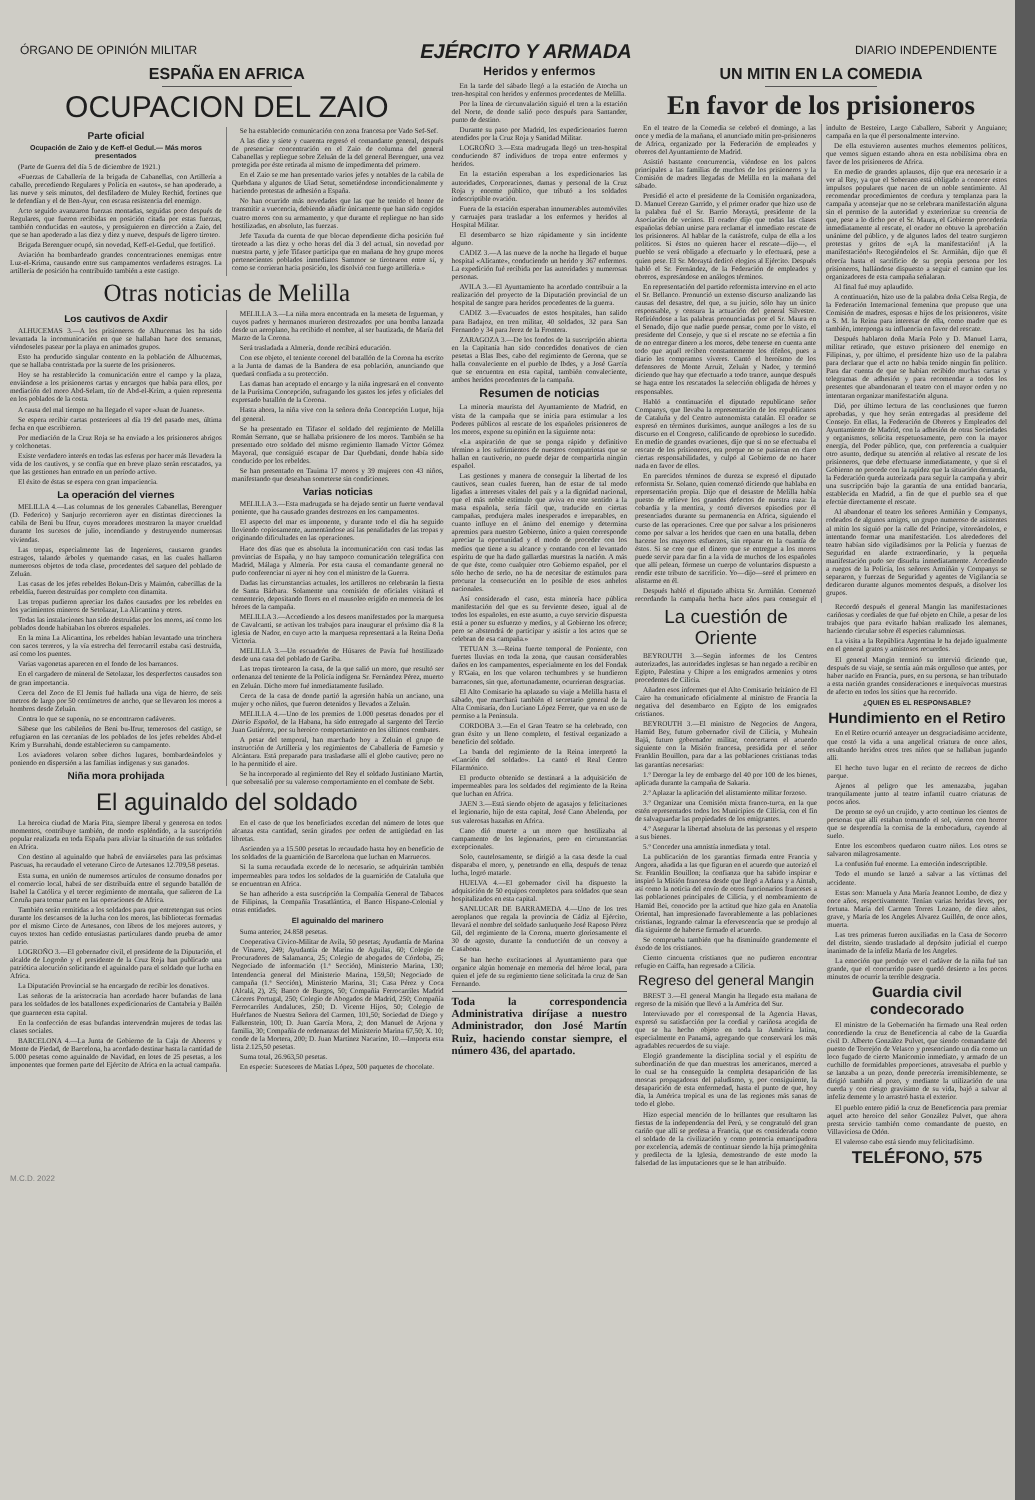ÓRGANO DE OPINIÓN MILITAR EJÉRCITO Y ARMADA DIARIO INDEPENDIENTE
ESPAÑA EN AFRICA
OCUPACION DEL ZAIO
Parte oficial
Ocupación de Zaio y de Keff-el Gedul.— Más moros presentados
(Parte de Guerra del día 5 de diciembre de 1921.)
«Fuerzas de Caballería de la brigada de Cabanellas, con Artillería a caballo, precediendo Regulares y Policía en «autos», se han apoderado, a las nueve y seis minutos, del desfiladero de Muley Rechid, fortines que le defendían y el de Ben-Ayur, con escasa resistencia del enemigo.
Acto seguido avanzaron fuerzas montadas, seguidas poco después de Regulares, que fueron recibidas en posición citada por estas fuerzas, también conducidas en «autos», y prosiguieron en dirección a Zaio, del que se han apoderado a las diez y diez y nueve, después de ligero tiroteo.
Brigada Berenguer ocupó, sin novedad, Keff-el-Gedul, que fortificó.
Aviación ha bombardeado grandes concentraciones enemigas entre Luz-el-Krima, causando entre sus campamentos verdaderos estragos. La artillería de posición ha contribuído también a este castigo.
Se ha establecido comunicación con zona francesa por Vado Sef-Sef.
A las diez y siete y cuarenta regresó el comandante general, después de presenciar concentración en el Zaio de columna del general Cabanellas y repliegue sobre Zeluán de la del general Berenguer, una vez protegida por éste retirada al mismo de impedimenta del primero.
En el Zaio se me han presentado varios jefes y notables de la cabila de Quebdana y algunos de Uiad Setut, sometiéndose incondicionalmente y haciendo protestas de adhesión a España.
No han ocurrido más novedades que las que he tenido el honor de transmitir a vuecencia, debiendo añadir únicamente que han sido cogidos cuatro moros con su armamento, y que durante el repliegue no han sido hostilizadas, en absoluto, las fuerzas.
Jefe Taxuda da cuenta de que blocao dependiente dicha posición fué tiroteado a las diez y ocho horas del día 3 del actual, sin novedad por nuestra parte, y jefe Tifasor participa que en mañana de hoy grupo moros pertenecientes poblados inmediatos Sammor se tirotearon entre sí, y como se corrieran hacia posición, los disolvió con fuego artillería.»
Otras noticias de Melilla
Los cautivos de Axdir
ALHUCEMAS 3.—A los prisioneros de Alhucemas les ha sido levantada la incomunicación en que se hallaban hace dos semanas, viéndoseles pasear por la playa en animados grupos.
Esto ha producido singular contento en la población de Alhucemas, que se hallaba contristada por la suerte de los prisioneros.
Hoy se ha restablecido la comunicación entre el campo y la plaza, enviándose a los prisioneros cartas y encargos que había para ellos, por mediación del moro Abd-Selam, tío de Abd-el-Krim, a quien representa en los poblados de la costa.
A causa del mal tiempo no ha llegado el vapor «Juan de Juanes».
Se espera recibir cartas posteriores al día 19 del pasado mes, última fecha en que escribieron.
Por mediación de la Cruz Roja se ha enviado a los prisioneros abrigos y colchonetas.
Existe verdadero interés en todas las esferas por hacer más llevadera la vida de los cautivos, y se confía que en breve plazo serán rescatados, ya que las gestiones han entrado en un período activo.
El éxito de éstas se espera con gran impaciencia.
La operación del viernes
MELILLA 4.—Las columnas de los generales Cabanellas, Berenguer (D. Federico) y Sanjurjo recorrieron ayer en distintas direcciones la cabila de Beni bu Ifrur, cuyos moradores mostraron la mayor crueldad durante los sucesos de julio, incendiando y destruyendo numerosas viviendas.
Las tropas, especialmente las de Ingenieros, causaron grandes estragos, talando árboles y quemando casas, en las cuales hallaron numerosos objetos de toda clase, procedentes del saqueo del poblado de Zeluán.
Las casas de los jefes rebeldes Bokun-Dris y Maimón, cabecillas de la rebeldía, fueron destruídas por completo con dinamita.
Las tropas pudieron apreciar los daños causados por los rebeldes en los yacimientos mineros de Setolazar, La Alicantina y otros.
Todas las instalaciones han sido destruídas por los moros, así como los poblados donde habitaban los obreros españoles.
En la mina La Alicantina, los rebeldes habían levantado una trinchera con sacos terreros, y la vía estrecha del ferrocarril estaba casi destruída, así como los puentes.
Varias vagonetas aparecen en el fondo de los barrancos.
En el cargadero de mineral de Setolazar, los desperfectos causados son de gran importancia.
Cerca del Zoco de El Jemis fué hallada una viga de hierro, de seis metros de largo por 50 centímetros de ancho, que se llevaron los moros a hombros desde Zeluán.
Contra lo que se suponía, no se encontraron cadáveres.
Sábese que los cabileños de Beni bu-Ifrur, temerosos del castigo, se refugiaron en las cercanías de los poblados de los jefes rebeldes Abd-el Krim y Burrahahi, donde establecieron su campamento.
Los aviadores volaron sobre dichos lugares, bombardeándolos y poniendo en dispersión a las familias indígenas y sus ganados.
Niña mora prohijada
MELILLA 3.—La niña mora encontrada en la meseta de Irgueman, y cuyos padres y hermanos murieron destrozados por una bomba lanzada desde un aeroplano, ha recibido el nombre, al ser bautizada, de María del Marzo de la Corona.
Será trasladada a Almería, donde recibirá educación.
Con ese objeto, el teniente coronel del batallón de la Corona ha escrito a la Junta de damas de la Bandera de esa población, anunciando que quedará confiada a su protección.
Las damas han aceptado el encargo y la niña ingresará en el convento de la Purísima Concepción, sufragando los gastos los jefes y oficiales del expresado batallón de la Corona.
Hasta ahora, la niña vive con la señora doña Concepción Luque, hija del general.
Se ha presentado en Tifasor el soldado del regimiento de Melilla Román Serrano, que se hallaba prisionero de los moros. También se ha presentado otro soldado del mismo regimiento llamado Víctor Gómez Mayoral, que consiguió escapar de Dar Quebdani, donde había sido conducido por los rebeldes.
Se han presentado en Tauima 17 moros y 39 mujeres con 43 niños, manifestando que deseaban someterse sin condiciones.
Varias noticias
MELILLA 3.—Esta madrugada se ha dejado sentir un fuerte vendaval poniente, que ha causado grandes destrozos en los campamentos.
El aspecto del mar es imponente, y durante todo el día ha seguido lloviendo copiosamente, aumentándose así las penalidades de las tropas y originando dificultades en las operaciones.
Hace dos días que es absoluta la incomunicación con casi todas las provincias de España, y no hay tampoco comunicación telegráfica con Madrid, Málaga y Almería. Por esta causa el comandante general no pudo conferenciar ni ayer ni hoy con el ministro de la Guerra.
Dadas las circunstancias actuales, los artilleros no celebrarán la fiesta de Santa Bárbara. Solamente una comisión de oficiales visitará el cementerio, depositando flores en el mausoleo erigido en memoria de los héroes de la campaña.
MELILLA 3.—Accediendo a los deseos manifestados por la marquesa de Cavalcanti, se activan los trabajos para inaugurar el próximo día 8 la iglesia de Nador, en cuyo acto la marquesa representará a la Reina Doña Victoria.
MELILLA 3.—Un escuadrón de Húsares de Pavía fué hostilizado desde una casa del poblado de Gariba.
Las tropas tirotearon la casa, de la que salió un moro, que resultó ser ordenanza del teniente de la Policía indígena Sr. Fernández Pérez, muerto en Zeluán. Dicho moro fué inmediatamente fusilado.
Cerca de la casa de donde partió la agresión había un anciano, una mujer y ocho niños, que fueron detenidos y llevados a Zeluán.
MELILLA 4.—Uno de los premios de 1.000 pesetas donados por el Diario Español, de la Habana, ha sido entregado al sargento del Tercio Juan Gutiérrez, por su heroico comportamiento en los últimos combates.
A pesar del temporal, han marchado hoy a Zeluán el grupo de instrucción de Artillería y los regimientos de Caballería de Farnesio y Alcántara. Está preparado para trasladarse allí el globo cautivo; pero no lo ha permitido el aire.
Se ha incorporado al regimiento del Rey el soldado Justiniano Martín, que sobresalió por su valeroso comportamiento en el combate de Sebt.
El aguinaldo del soldado
La heroica ciudad de María Pita, siempre liberal y generosa en todos momentos, contribuye también, de modo espléndido, a la suscripción popular realizada en toda España para aliviar la situación de sus soldados en Africa.
Con destino al aguinaldo que habrá de enviárseles para las próximas Pascuas, ha recaudado el veterano Circo de Artesanos 12.709,58 pesetas.
Esta suma, en unión de numerosos artículos de consumo donados por el comercio local, habrá de ser distribuída entre el segundo batallón de Isabel la Católica y el tercer regimiento de montaña, que salieron de La Coruña para tomar parte en las operaciones de Africa.
También serán remitidas a los soldados para que entretengan sus ocios durante los descansos de la lucha con los moros, las bibliotecas formadas por el mismo Circo de Artesanos, con libros de los mejores autores, y cuyos textos han cedido entusiastas particulares dando prueba de amor patrio.
LOGROÑO 3.—El gobernador civil, el presidente de la Diputación, el alcalde de Logroño y el presidente de la Cruz Roja han publicado una patriótica alocución solicitando el aguinaldo para el soldado que lucha en Africa.
La Diputación Provincial se ha encargado de recibir los donativos.
Las señoras de la aristocracia han acordado hacer bufandas de lana para los soldados de los batallones expedicionarios de Cantabria y Bailén que guarnecen esta capital.
En la confección de esas bufandas intervendrán mujeres de todas las clases sociales.
BARCELONA 4.—La Junta de Gobierno de la Caja de Ahorros y Monte de Piedad, de Barcelona, ha acordado destinar hasta la cantidad de 5.000 pesetas como aguinaldo de Navidad, en lotes de 25 pesetas, a los imponentes que formen parte del Ejército de Africa en la actual campaña.
En el caso de que los beneficiados excedan del número de lotes que alcanza esta cantidad, serán girados por orden de antigüedad en las libretas.
Ascienden ya a 15.500 pesetas lo recaudado hasta hoy en beneficio de los soldados de la guarnición de Barcelona que luchan en Marruecos.
Si la suma recaudada excede de lo necesario, se adquirirán también impermeables para todos los soldados de la guarnición de Cataluña que se encuentran en Africa.
Se han adherido a esta suscripción la Compañía General de Tabacos de Filipinas, la Compañía Trasatlántica, el Banco Hispano-Colonial y otras entidades.
El aguinaldo del marinero
Suma anterior, 24.858 pesetas.
Cooperativa Cívico-Militar de Avila, 50 pesetas; Ayudantía de Marina de Vinaroz, 249; Ayudantía de Marina de Aguilas, 60; Colegio de Procuradores de Salamanca, 25; Colegio de abogados de Córdoba, 25; Negociado de información (1.ª Sección), Ministerio Marina, 130; Intendencia general del Ministerio Marina, 159,50; Negociado de campaña (1.ª Sección), Ministerio Marina, 31; Casa Pérez y Coca (Alcalá, 2), 25; Banco de Burgos, 50; Compañía Ferrocarriles Madrid Cáceres Portugal, 250; Colegio de Abogados de Madrid, 250; Compañía Ferrocarriles Andaluces, 250; D. Vicente Hijos, 50; Colegio de Huérfanos de Nuestra Señora del Carmen, 101,50; Sociedad de Diego y Falkenstein, 100; D. Juan García Mora, 2; don Manuel de Arjona y familia, 30; Compañía de ordenanzas del Ministerio Marina 67,50; X. 10; conde de la Mortera, 200; D. Juan Martínez Nacarino, 10.—Importa esta lista 2.125,50 pesetas.
Suma total, 26.963,50 pesetas.
En especie: Sucesores de Matías López, 500 paquetes de chocolate.
Heridos y enfermos
En la tarde del sábado llegó a la estación de Atocha un tren-hospital con heridos y enfermos procedentes de Melilla.
Por la línea de circunvalación siguió el tren a la estación del Norte, de donde salió poco después para Santander, punto de destino.
Durante su paso por Madrid, los expedicionarios fueron atendidos por la Cruz Roja y Sanidad Militar.
LOGROÑO 3.—Esta madrugada llegó un tren-hospital conduciendo 87 individuos de tropa entre enfermos y heridos.
En la estación esperaban a los expedicionarios las autoridades, Corporaciones, damas y personal de la Cruz Roja y enorme público, que tributó a los soldados indescriptible ovación.
Fuera de la estación esperaban innumerables automóviles y carruajes para trasladar a los enfermos y heridos al Hospital Militar.
El desembarco se hizo rápidamente y sin incidente alguno.
CADIZ 3.—A las nueve de la noche ha llegado el buque hospital «Alicante», conduciendo un herido y 367 enfermos. La expedición fué recibida por las autoridades y numerosas personas.
AVILA 3.—El Ayuntamiento ha acordado contribuir a la realización del proyecto de la Diputación provincial de un hospital de sangre para heridos procedentes de la guerra.
CADIZ 3.—Evacuados de estos hospitales, han salido para Badajoz, en tren militar, 40 soldados, 32 para San Fernando y 34 para Jerez de la Frontera.
ZARAGOZA 3.—De los fondos de la suscripción abierta en la Capitanía han sido concedidos donativos de cien pesetas a Blas Ibes, cabo del regimiento de Gerona, que se halla convaleciente en el pueblo de Ibdes, y a José García que se encuentra en esta capital, también convaleciente, ambos heridos procedentes de la campaña.
Resumen de noticias
La minoría maurista del Ayuntamiento de Madrid, en vista de la campaña que se inicia para estimular a los Poderes públicos al rescate de los españoles prisioneros de los moros, expone su opinión en la siguiente nota:
«La aspiración de que se ponga rápido y definitivo término a los sufrimientos de nuestros compatriotas que se hallan en cautiverio, no puede dejar de compartirla ningún español.
Las gestiones y manera de conseguir la libertad de los cautivos, sean cuales fueren, han de estar de tal modo ligadas a intereses vitales del país y a la dignidad nacional, que el más noble estímulo que aviva en este sentido a la masa española, sería fácil que, traducido en ciertas campañas, produjera males inesperados e irreparables, en cuanto influye en el ánimo del enemigo y determina apremios para nuestro Gobierno, único a quien corresponde apreciar la oportunidad y el modo de proceder con los medios que tiene a su alcance y contando con el levantado espíritu de que ha dado gallardas muestras la nación. A más de que éste, como cualquier otro Gobierno español, por el sólo hecho de serlo, no ha de necesitar de estímulos para procurar la consecución en lo posible de esos anhelos nacionales.
Así considerado el caso, esta minoría hace pública manifestación del que es su ferviente deseo, igual al de todos los españoles, en este asunto, a cuyo servicio dispuesta está a poner su esfuerzo y medios, y al Gobierno los ofrece; pero se abstendrá de participar y asistir a los actos que se celebran de esa campaña.»
TETUAN 3.—Reina fuerte temporal de Poniente, con fuertes lluvias en toda la zona, que causan considerables daños en los campamentos, especialmente en los del Fondak y R'Gaia, en los que volaron techumbres y se hundieron barracones, sin que, afortunadamente, ocurrieran desgracias.
El Alto Comisario ha aplazado su viaje a Melilla hasta el sábado, que marchará también el secretario general de la Alta Comisaría, don Luciano López Ferrer, que va en uso de permiso a la Península.
CORDOBA 3.—En el Gran Teatro se ha celebrado, con gran éxito y un lleno completo, el festival organizado a beneficio del soldado.
La banda del regimiento de la Reina interpretó la «Canción del soldado». La cantó el Real Centro Filarmónico.
El producto obtenido se destinará a la adquisición de impermeables para los soldados del regimiento de la Reina que luchan en Africa.
JAEN 3.—Está siendo objeto de agasajos y felicitaciones el legionario, hijo de esta capital, José Cano Abelenda, por sus valerosas hazañas en Africa.
Cano dió muerte a un moro que hostilizaba al campamento de los legionarios, pero en circunstancias excepcionales.
Solo, cautelosamente, se dirigió a la casa desde la cual disparaba el moro, y, penetrando en ella, después de tenaz lucha, logró matarle.
HUELVA 4.—El gobernador civil ha dispuesto la adquisición de 50 equipos completos para soldados que sean hospitalizados en esta capital.
SANLUCAR DE BARRAMEDA 4.—Uno de los tres aeroplanos que regala la provincia de Cádiz al Ejército, llevará el nombre del soldado sanluqueño José Raposo Pérez Gil, del regimiento de la Corona, muerto gloriosamente el 30 de agosto, durante la conducción de un convoy a Casabona.
Se han hecho excitaciones al Ayuntamiento para que organice algún homenaje en memoria del héroe local, para quien el jefe de su regimiento tiene solicitada la cruz de San Fernando.
Toda la correspondencia Administrativa diríjase a nuestro Administrador, don José Martín Ruiz, haciendo constar siempre, el número 436, del apartado.
UN MITIN EN LA COMEDIA
En favor de los prisioneros
En el teatro de la Comedia se celebró el domingo, a las once y media de la mañana, el anunciado mitin pro-prisioneros de Africa, organizado por la Federación de empleados y obreros del Ayuntamiento de Madrid.
Asistió bastante concurrencia, viéndose en los palcos principales a las familias de muchos de los prisioneros y la Comisión de madres llegadas de Melilla en la mañana del sábado.
Presidió el acto el presidente de la Comisión organizadora, D. Manuel Cerezo Garrido, y el primer orador que hizo uso de la palabra fué el Sr. Barrio Moraytá, presidente de la Asociación de vecinos. El orador dijo que todas las clases españolas debían unirse para reclamar el inmediato rescate de los prisioneros. Al hablar de la catástrofe, culpa de ella a los políticos. Si éstos no quieren hacer el rescate—dijo—, el pueblo se verá obligado a efectuarlo y lo efectuará, pese a quien pese. El Sr. Moraytá dedicó elogios al Ejército. Después habló el Sr. Fernández, de la Federación de empleados y obreros, expresándose en análogos términos.
En representación del partido reformista intervino en el acto el Sr. Bellanco. Pronunció un extenso discurso analizando las causas del desastre, del que, a su juicio, sólo hay un único responsable, y censura la actuación del general Silvestre. Refiriéndose a las palabras pronunciadas por el Sr. Maura en el Senado, dijo que nadie puede pensar, como por lo visto, el presidente del Consejo, y que si el rescate no se efectúa a fin de no entregar dinero a los moros, debe tenerse en cuenta ante todo que aquél reciben constantemente los rifeños, pues a diario les compramos víveres. Cantó el heroísmo de los defensores de Monte Arruit, Zeluán y Nador, y terminó diciendo que hay que efectuarlo a todo trance, aunque después se haga entre los rescatados la selección obligada de héroes y responsables.
Habló a continuación el diputado republicano señor Companys, que llevaba la representación de los republicanos de Cataluña y del Centro autonomista catalán. El orador se expresó en términos durísimos, aunque análogos a los de su discurso en el Congreso, calificando de oprobioso lo sucedido. En medio de grandes ovaciones, dijo que si no se efectuaba el rescate de los prisioneros, era porque no se pusieran en claro ciertas responsabilidades, y culpó al Gobierno de no hacer nada en favor de ellos.
En parecidos términos de dureza se expresó el diputado reformista Sr. Solano, quien comenzó diciendo que hablaba en representación propia. Dijo que el desastre de Melilla había puesto de relieve los grandes defectos de nuestra raza: la cobardía y la mentira, y contó diversos episodios por él presenciados durante su permanencia en Africa, siguiendo el curso de las operaciones. Cree que por salvar a los prisioneros como por salvar a los heridos que caen en una batalla, deben hacerse los mayores esfuerzos, sin reparar en la cuantía de éstos. Si se cree que el dinero que se entregue a los moros puede servir para dar fin a la vida de muchos de los españoles que allí pelean, fórmese un cuerpo de voluntarios dispuesto a rendir este tributo de sacrificio. Yo—dijo—seré el primero en alistarme en él.
Después habló el diputado albista Sr. Armiñán. Comenzó recordando la campaña hecha hace años para conseguir el indulto de Besteiro, Largo Caballero, Saborit y Anguiano; campaña en la que él personalmente intervino.
De ella estuvieron ausentes muchos elementos políticos, que vemos siguen estando ahora en esta nobilísima obra en favor de los prisioneros de Africa.
En medio de grandes aplausos, dijo que era necesario ir a ver al Rey, ya que el Soberano está obligado a conocer estos impulsos populares que nacen de un noble sentimiento. Al recomendar procedimientos de cordura y templanza para la campaña y aconsejar que no se celebrara manifestación alguna sin el permiso de la autoridad y exteriorizar su creencia de que, pese a lo dicho por el Sr. Maura, el Gobierno procedería inmediatamente al rescate, el orador no obtuvo la aprobación unánime del público, y de algunos lados del teatro surgieron protestas y gritos de «¡A la manifestación! ¡A la manifestación!» Recogiéndolos el Sr. Armiñán, dijo que él ofrecía hasta el sacrificio de su propia persona por los prisioneros, hallándose dispuesto a seguir el camino que los organizadores de esta campaña señalaran.
Al final fué muy aplaudido.
A continuación, hizo uso de la palabra doña Celsa Regia, de la Federación Internacional femenina que propuso que una Comisión de madres, esposas e hijos de los prisioneros, visite a S. M. la Reina para interesar de ella, como madre que es también, interponga su influencia en favor del rescate.
Después hablaron doña María Polo y D. Manuel Larra, militar retirado, que estuvo prisionero del enemigo en Filipinas, y, por último, el presidente hizo uso de la palabra para declarar que el acto no había tenido ningún fin político. Para dar cuenta de que se habían recibido muchas cartas y telegramas de adhesión y para recomendar a todos los presentes que abandonaran el teatro con el mayor orden y no intentaran organizar manifestación alguna.
Dió, por último lectura de las conclusiones que fueron aprobadas, y que hoy serán entregadas al presidente del Consejo. En ellas, la Federación de Obreros y Empleados del Ayuntamiento de Madrid, con la adhesión de otras Sociedades y organismos, solicita respetuosamente, pero con la mayor energía, del Poder público, que, con preferencia a cualquier otro asunto, dedique su atención al relativo al rescate de los prisioneros, que debe efectuarse inmediatamente, y que si el Gobierno no procede con la rapidez que la situación demanda, la Federación queda autorizada para seguir la campaña y abrir una suscripción bajo la garantía de una entidad bancaria, establecida en Madrid, a fin de que el pueblo sea el que efectúe directamente el rescate.
Al abandonar el teatro los señores Armiñán y Companys, rodeados de algunos amigos, un grupo numeroso de asistentes al mitin los siguió por la calle del Príncipe, vitoreándolos, e intentando formar una manifestación. Los alrededores del teatro habían sido vigiladísimos por la Policía y fuerzas de Seguridad en alarde extraordinario, y la pequeña manifestación pudo ser disuelta inmediatamente. Accediendo a ruegos de la Policía, los señores Armiñán y Companys se separaron, y fuerzas de Seguridad y agentes de Vigilancia se dedicaron durante algunos momentos después, a disolver los grupos.
La cuestión de Oriente
BEYROUTH 3.—Según informes de los Centros autorizados, las autoridades inglesas se han negado a recibir en Egipto, Palestina y Chipre a los emigrados armenios y otros procedentes de Cilicia.
Añaden esos informes que el Alto Comisario británico de El Cairo ha comunicado oficialmente al ministro de Francia la negativa del desembarco en Egipto de los emigrados cristianos.
BEYROUTH 3.—El ministro de Negocios de Angora, Hamid Bey, futuro gobernador civil de Cilicia, y Muheain Bajá, futuro gobernador militar, concertaron el acuerdo siguiente con la Misión francesa, presidida por el señor Franklin Bouillon, para dar a las poblaciones cristianas todas las garantías necesarias:
1.º Derogar la ley de embargo del 40 por 100 de los bienes, aplicada durante la campaña de Sakaria.
2.º Aplazar la aplicación del alistamiento militar forzoso.
3.º Organizar una Comisión mixta franco-turca, en la que estén representados todos los Municipios de Cilicia, con el fin de salvaguardar las propiedades de los emigrantes.
4.º Asegurar la libertad absoluta de las personas y el respeto a sus bienes.
5.º Conceder una amnistía inmediata y total.
La publicación de los garantías firmada entre Francia y Angora, añadida a las que figuran en el acuerdo que autorizó el Sr. Franklin Bouillon; la confianza que ha sabido inspirar e inspiró la Misión francesa desde que llegó a Adana y a Aintab, así como la noticia del envío de otros funcionarios franceses a las poblaciones principales de Cilicia, y el nombramiento de Hamid Bei, conocido por la actitud que hizo gala en Anatolia Oriental, han impresionado favorablemente a las poblaciones cristianas, logrando calmar la efervescencia que se produjo al día siguiente de haberse firmado el acuerdo.
Se comprueba también que ha disminuído grandemente el éxodo de los cristianos.
Ciento cincuenta cristianos que no pudieron encontrar refugio en Caiffa, han regresado a Cilicia.
Regreso del general Mangin
BREST 3.—El general Mangin ha llegado esta mañana de regreso de la misión que llevó a la América del Sur.
Interviuvado por el corresponsal de la Agencia Havas, expresó su satisfacción por la cordial y cariñosa acogida de que se ha hecho objeto en toda la América latina, especialmente en Panamá, agregando que conservará los más agradables recuerdos de su viaje.
Elogió grandemente la disciplina social y el espíritu de subordinación de que dan muestras los americanos, merced a lo cual se ha conseguido la completa desaparición de las moscas propagadoras del paludismo, y, por consiguiente, la desaparición de esta enfermedad, hasta el punto de que, hoy día, la América tropical es una de las regiones más sanas de todo el globo.
Hizo especial mención de lo brillantes que resultaron las fiestas de la independencia del Perú, y se congratuló del gran cariño que allí se profesa a Francia, que es considerada como el soldado de la civilización y como potencia emancipadora por excelencia, además de continuar siendo la hija primogénita y predilecta de la Iglesia, demostrando de este modo la falsedad de las imputaciones que se le han atribuído.
Recordó después el general Mangin las manifestaciones cariñosas y cordiales de que fué objeto en Chile, a pesar de los trabajos que para evitarlo habían realizado los alemanes, haciendo circular sobre él especies calumniosas.
La visita a la República Argentina le ha dejado igualmente en el general gratos y amistosos recuerdos.
El general Mangin terminó su interviú diciendo que, después de su viaje, se sentía aún más orgulloso que antes, por haber nacido en Francia, pues, en su persona, se han tributado a esta nación grandes consideraciones e inequívocas muestras de afecto en todos los sitios que ha recorrido.
¿QUIEN ES EL RESPONSABLE?
Hundimiento en el Retiro
En el Retiro ocurrió anteayer un desgraciadísimo accidente, que costó la vida a una angelical criatura de once años, resultando heridos otros tres niños que se hallaban jugando allí.
El hecho tuvo lugar en el recinto de recreos de dicho parque.
Ajenos al peligro que les amenazaba, jugaban tranquilamente junto al teatro infantil cuatro criaturas de pocos años.
De pronto se oyó un crujido, y acto continuo los cientos de personas que allí estaban tomando el sol, vieron con horror que se desprendía la cornisa de la embocadura, cayendo al suelo.
Entre los escombros quedaron cuatro niños. Los otros se salvaron milagrosamente.
La confusión fué enorme. La emoción indescriptible.
Todo el mundo se lanzó a salvar a las víctimas del accidente.
Estas son: Manuela y Ana María Jeannot Lombo, de diez y once años, respectivamente. Tenían varias heridas leves, por fortuna. María del Carmen Torres Lozano, de diez años, grave, y María de los Angeles Alvarez Guillén, de once años, muerta.
Las tres primeras fueron auxiliadas en la Casa de Socorro del distrito, siendo trasladado al depósito judicial el cuerpo inanimado de la infeliz María de los Angeles.
La emoción que produjo ver el cadáver de la niña fué tan grande, que el concurrido paseo quedó desierto a los pocos minutos de ocurrir la terrible desgracia.
Guardia civil condecorado
El ministro de la Gobernación ha firmado una Real orden concediendo la cruz de Beneficencia al cabo de la Guardia civil D. Alberto González Pulvet, que siendo comandante del puesto de Torrejón de Velasco y presenciando un día como un loco fugado de cierto Manicomio inmediato, y armado de un cuchillo de formidables proporciones, atravesaba el pueblo y se lanzaba a un pozo, donde perecería irremisiblemente, se dirigió también al pozo, y mediante la utilización de una cuerda y con riesgo gravísimo de su vida, bajó a salvar al infeliz demente y lo arrastró hasta el exterior.
El pueblo entero pidió la cruz de Beneficencia para premiar aquel acto heroico del señor González Pulvet, que ahora presta servicio también como comandante de puesto, en Villaviciosa de Odón.
El valeroso cabo está siendo muy felicitadísimo.
TELÉFONO, 575
M.C.D. 2022